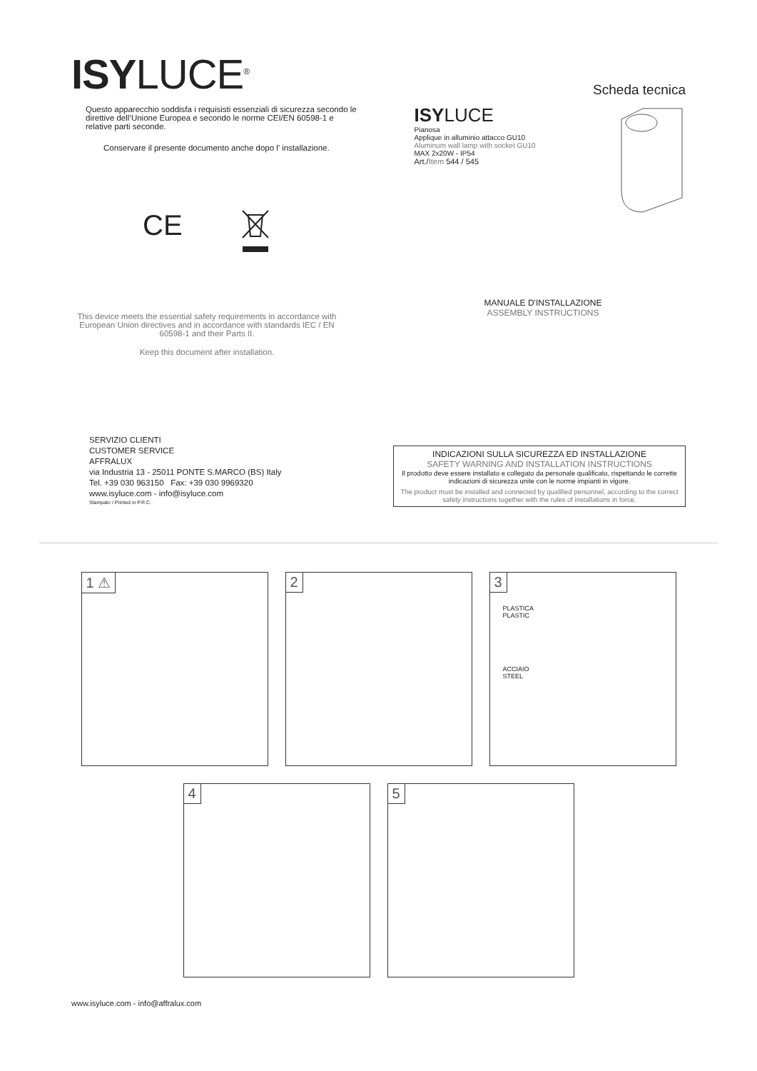ISYLUCE<sup>®</sup>
Scheda tecnica
Questo apparecchio soddisfa i requisisti essenziali di sicurezza secondo le direttive dell’Unione Europea e secondo le norme CEI/EN 60598-1 e relative parti seconde.
Conservare il presente documento anche dopo l’ installazione.
CE
ISYLUCE
Pianosa
Applique in alluminio attacco GU10
Aluminum wall lamp with socket GU10
MAX 2x20W - IP54
Art./Item 544 / 545
This device meets the essential safety requirements in accordance with European Union directives and in accordance with standards IEC / EN 60598-1 and their Parts II.
Keep this document after installation.
MANUALE D'INSTALLAZIONE
ASSEMBLY INSTRUCTIONS
SERVIZIO CLIENTI
CUSTOMER SERVICE
AFFRALUX
via Industria 13 - 25011 PONTE S.MARCO (BS) Italy
Tel. +39 030 963150 Fax: +39 030 9969320
www.isyluce.com - info@isyluce.com
Stampato / Printed in P.R.C.
INDICAZIONI SULLA SICUREZZA ED INSTALLAZIONE
SAFETY WARNING AND INSTALLATION INSTRUCTIONS
Il prodotto deve essere installato e collegato da personale qualificato, rispettando le corrette indicazioni di sicurezza unite con le norme impianti in vigore.
The product must be installed and connected by qualified personnel, according to the correct safety instructions together with the rules of installations in force.
1 ⚠
2
3
PLASTICA
PLASTIC
ACCIAIO
STEEL
4
5
www.isyluce.com - info@affralux.com